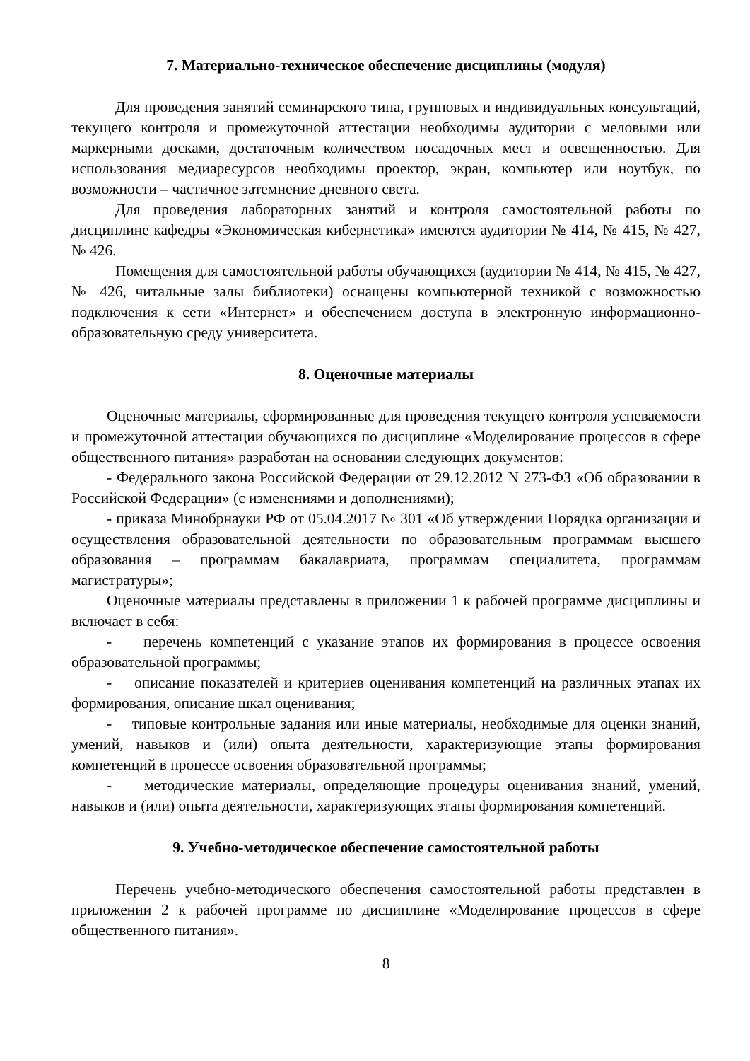7. Материально-техническое обеспечение дисциплины (модуля)
Для проведения занятий семинарского типа, групповых и индивидуальных консультаций, текущего контроля и промежуточной аттестации необходимы аудитории с меловыми или маркерными досками, достаточным количеством посадочных мест и освещенностью. Для использования медиаресурсов необходимы проектор, экран, компьютер или ноутбук, по возможности – частичное затемнение дневного света.
Для проведения лабораторных занятий и контроля самостоятельной работы по дисциплине кафедры «Экономическая кибернетика» имеются аудитории № 414, № 415, № 427, № 426.
Помещения для самостоятельной работы обучающихся (аудитории № 414, № 415, № 427, № 426, читальные залы библиотеки) оснащены компьютерной техникой с возможностью подключения к сети «Интернет» и обеспечением доступа в электронную информационно-образовательную среду университета.
8. Оценочные материалы
Оценочные материалы, сформированные для проведения текущего контроля успеваемости и промежуточной аттестации обучающихся по дисциплине «Моделирование процессов в сфере общественного питания» разработан на основании следующих документов:
- Федерального закона Российской Федерации от 29.12.2012 N 273-ФЗ «Об образовании в Российской Федерации» (с изменениями и дополнениями);
- приказа Минобрнауки РФ от 05.04.2017 № 301 «Об утверждении Порядка организации и осуществления образовательной деятельности по образовательным программам высшего образования – программам бакалавриата, программам специалитета, программам магистратуры»;
Оценочные материалы представлены в приложении 1 к рабочей программе дисциплины и включает в себя:
- перечень компетенций с указание этапов их формирования в процессе освоения образовательной программы;
- описание показателей и критериев оценивания компетенций на различных этапах их формирования, описание шкал оценивания;
- типовые контрольные задания или иные материалы, необходимые для оценки знаний, умений, навыков и (или) опыта деятельности, характеризующие этапы формирования компетенций в процессе освоения образовательной программы;
- методические материалы, определяющие процедуры оценивания знаний, умений, навыков и (или) опыта деятельности, характеризующих этапы формирования компетенций.
9. Учебно-методическое обеспечение самостоятельной работы
Перечень учебно-методического обеспечения самостоятельной работы представлен в приложении 2 к рабочей программе по дисциплине «Моделирование процессов в сфере общественного питания».
8